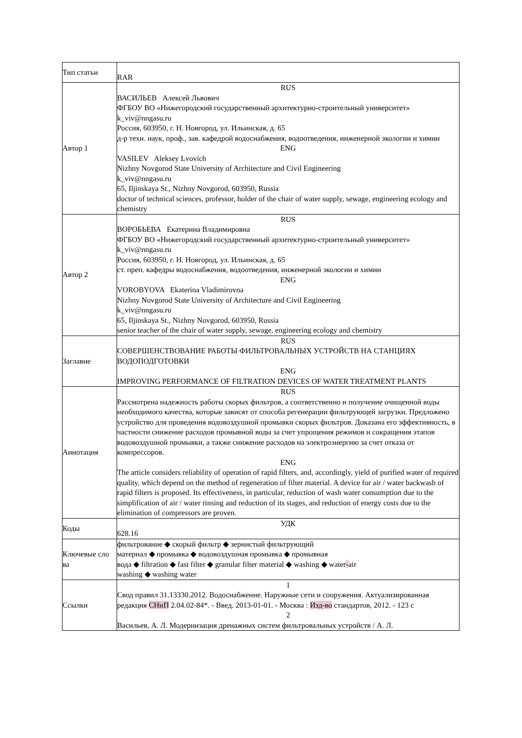| Тип статьи | RAR |
| Автор 1 | RUS ВАСИЛЬЕВ Алексей Львович ФГБОУ ВО «Нижегородский государственный архитектурно-строительный университет» k_viv@nngasu.ru Россия, 603950, г. Н. Новгород, ул. Ильинская, д. 65 д-р техн. наук, проф., зав. кафедрой водоснабжения, водоотведения, инженерной экологии и химии ENG VASILEV Aleksey Lvovich Nizhny Novgorod State University of Architecture and Civil Engineering k_viv@nngasu.ru 65, Iljinskaya St., Nizhny Novgorod, 603950, Russia doctor of technical sciences, professor, holder of the chair of water supply, sewage, engineering ecology and chemistry |
| Автор 2 | RUS ВОРОБЬЕВА Екатерина Владимировна ФГБОУ ВО «Нижегородский государственный архитектурно-строительный университет» k_viv@nngasu.ru Россия, 603950, г. Н. Новгород, ул. Ильинская, д. 65 ст. преп. кафедры водоснабжения, водоотведения, инженерной экологии и химии ENG VOROBYOVA Ekaterina Vladimirovna Nizhny Novgorod State University of Architecture and Civil Engineering k_viv@nngasu.ru 65, Iljinskaya St., Nizhny Novgorod, 603950, Russia senior teacher of the chair of water supply, sewage, engineering ecology and chemistry |
| Заглавие | RUS СОВЕРШЕНСТВОВАНИЕ РАБОТЫ ФИЛЬТРОВАЛЬНЫХ УСТРОЙСТВ НА СТАНЦИЯХ ВОДОПОДГОТОВКИ ENG IMPROVING PERFORMANCE OF FILTRATION DEVICES OF WATER TREATMENT PLANTS |
| Аннотация | RUS Рассмотрена надежность работы скорых фильтров, а соответственно и получение очищенной воды необходимого качества, которые зависят от способа регенерации фильтрующей загрузки. Предложено устройство для проведения водовоздушной промывки скорых фильтров. Доказана его эффективность, в частности снижение расходов промывной воды за счет упрощения режимов и сокращения этапов водовоздушной промывки, а также снижение расходов на электроэнергию за счет отказа от компрессоров. ENG The article considers reliability of operation of rapid filters, and, accordingly, yield of purified water of required quality, which depend on the method of regeneration of filter material. A device for air / water backwash of rapid filters is proposed. Its effectiveness, in particular, reduction of wash water consumption due to the simplification of air / water rinsing and reduction of its stages, and reduction of energy costs due to the elimination of compressors are proven. |
| Коды | УДК 628.16 |
| Ключевые сло ва | фильтрование ◆ скорый фильтр ◆ зернистый фильтрующий материал ◆ промывка ◆ водовоздушная промывка ◆ промывная вода ◆ filtration ◆ fast filter ◆ granular filter material ◆ washing ◆ water - air washing ◆ washing water |
| Ссылки | 1 Свод правил 31.13330.2012. Водоснабжение. Наружные сети и сооружения. Актуализированная редакция СНиП 2.04.02-84*. - Введ. 2013-01-01. - Москва : Изд-во стандартов, 2012. - 123 с 2 Васильев, А. Л. Модернизация дренажных систем фильтровальных устройств / А. Л. |